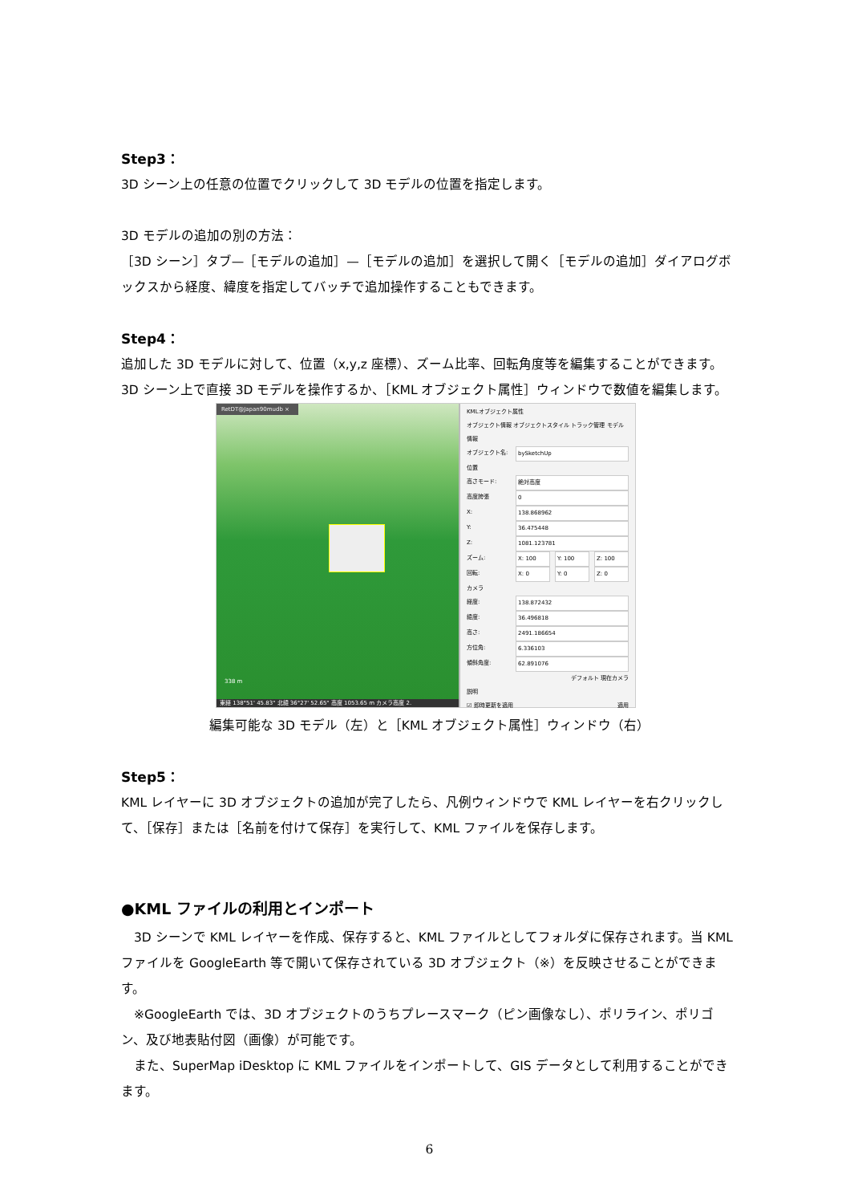Step3：
3D シーン上の任意の位置でクリックして 3D モデルの位置を指定します。
3D モデルの追加の別の方法：
［3D シーン］タブ—［モデルの追加］—［モデルの追加］を選択して開く［モデルの追加］ダイアログボックスから経度、緯度を指定してバッチで追加操作することもできます。
Step4：
追加した 3D モデルに対して、位置（x,y,z 座標）、ズーム比率、回転角度等を編集することができます。3D シーン上で直接 3D モデルを操作するか、［KML オブジェクト属性］ウィンドウで数値を編集します。
RetDT@Japan90mudb ×
338 m
東経 138°51' 45.83" 北緯 36°27' 52.65" 高度 1053.65 m カメラ高度 2.
KMLオブジェクト属性
オブジェクト情報 オブジェクトスタイル トラック管理 モデル情報
オブジェクト名: bySketchUp
位置
高さモード: 絶対高度
高度誇張 0
X: 138.868962
Y: 36.475448
Z: 1081.123781
ズーム: X: 100 Y: 100 Z: 100
回転: X: 0 Y: 0 Z: 0
カメラ
経度: 138.872432
緯度: 36.496818
高さ: 2491.186654
方位角: 6.336103
傾斜角度: 62.891076
デフォルト 現在カメラ
説明
☑ 即時更新を適用 適用
編集可能な 3D モデル（左）と［KML オブジェクト属性］ウィンドウ（右）
Step5：
KML レイヤーに 3D オブジェクトの追加が完了したら、凡例ウィンドウで KML レイヤーを右クリックして、［保存］または［名前を付けて保存］を実行して、KML ファイルを保存します。
●KML ファイルの利用とインポート
　3D シーンで KML レイヤーを作成、保存すると、KML ファイルとしてフォルダに保存されます。当 KML ファイルを GoogleEarth 等で開いて保存されている 3D オブジェクト（※）を反映させることができます。
　※GoogleEarth では、3D オブジェクトのうちプレースマーク（ピン画像なし）、ポリライン、ポリゴン、及び地表貼付図（画像）が可能です。
　また、SuperMap iDesktop に KML ファイルをインポートして、GIS データとして利用することができます。
6